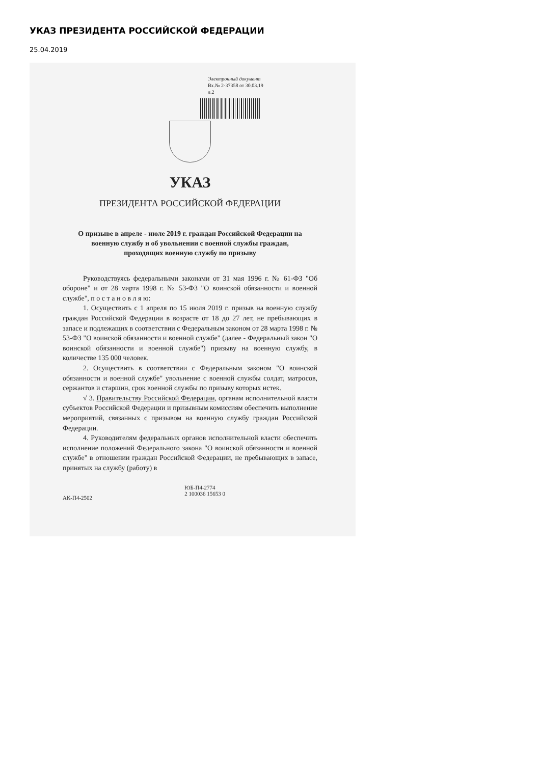УКАЗ ПРЕЗИДЕНТА РОССИЙСКОЙ ФЕДЕРАЦИИ
25.04.2019
Электронный документ
Вх.№ 2-37358 от 30.03.19
л.2
УКАЗ
ПРЕЗИДЕНТА РОССИЙСКОЙ ФЕДЕРАЦИИ
О призыве в апреле - июле 2019 г. граждан Российской Федерации на военную службу и об увольнении с военной службы граждан, проходящих военную службу по призыву
Руководствуясь федеральными законами от 31 мая 1996 г. № 61-ФЗ "Об обороне" и от 28 марта 1998 г. № 53-ФЗ "О воинской обязанности и военной службе", п о с т а н о в л я ю:
1. Осуществить с 1 апреля по 15 июля 2019 г. призыв на военную службу граждан Российской Федерации в возрасте от 18 до 27 лет, не пребывающих в запасе и подлежащих в соответствии с Федеральным законом от 28 марта 1998 г. № 53-ФЗ "О воинской обязанности и военной службе" (далее - Федеральный закон "О воинской обязанности и военной службе") призыву на военную службу, в количестве 135 000 человек.
2. Осуществить в соответствии с Федеральным законом "О воинской обязанности и военной службе" увольнение с военной службы солдат, матросов, сержантов и старшин, срок военной службы по призыву которых истек.
√ 3. Правительству Российской Федерации, органам исполнительной власти субъектов Российской Федерации и призывным комиссиям обеспечить выполнение мероприятий, связанных с призывом на военную службу граждан Российской Федерации.
4. Руководителям федеральных органов исполнительной власти обеспечить исполнение положений Федерального закона "О воинской обязанности и военной службе" в отношении граждан Российской Федерации, не пребывающих в запасе, принятых на службу (работу) в
АК-П4-2502 ЮБ-П4-2774
2 100036 15653 0